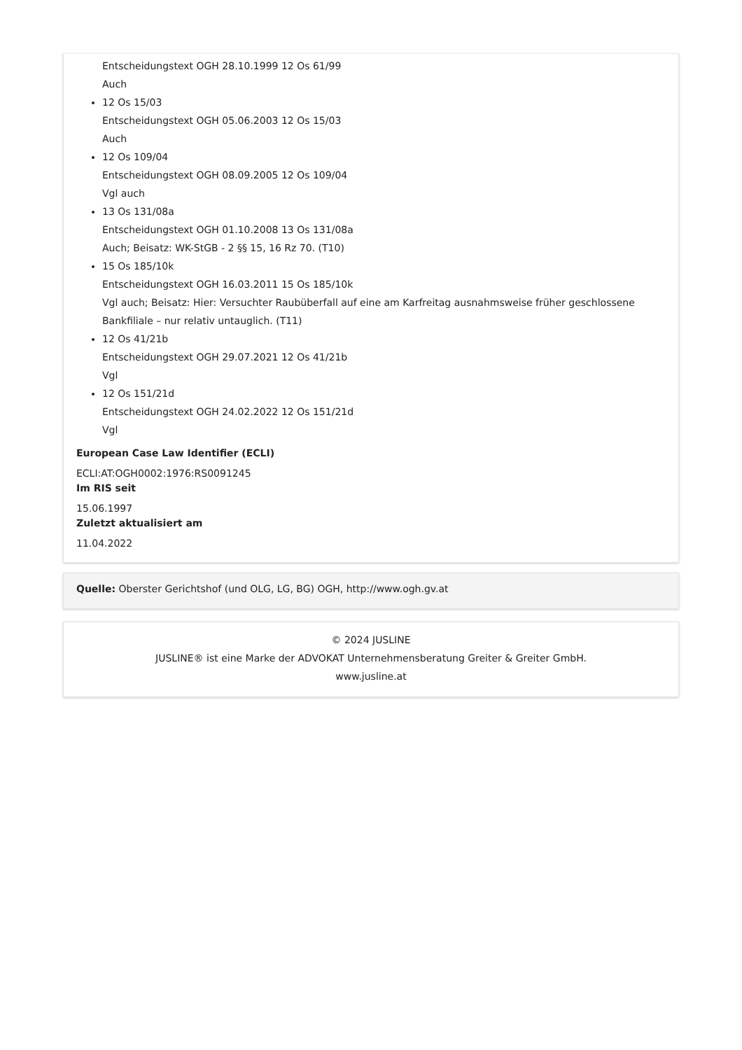Entscheidungstext OGH 28.10.1999 12 Os 61/99
Auch
12 Os 15/03
Entscheidungstext OGH 05.06.2003 12 Os 15/03
Auch
12 Os 109/04
Entscheidungstext OGH 08.09.2005 12 Os 109/04
Vgl auch
13 Os 131/08a
Entscheidungstext OGH 01.10.2008 13 Os 131/08a
Auch; Beisatz: WK-StGB - 2 §§ 15, 16 Rz 70. (T10)
15 Os 185/10k
Entscheidungstext OGH 16.03.2011 15 Os 185/10k
Vgl auch; Beisatz: Hier: Versuchter Raubüberfall auf eine am Karfreitag ausnahmsweise früher geschlossene Bankfiliale – nur relativ untauglich. (T11)
12 Os 41/21b
Entscheidungstext OGH 29.07.2021 12 Os 41/21b
Vgl
12 Os 151/21d
Entscheidungstext OGH 24.02.2022 12 Os 151/21d
Vgl
European Case Law Identifier (ECLI)
ECLI:AT:OGH0002:1976:RS0091245
Im RIS seit
15.06.1997
Zuletzt aktualisiert am
11.04.2022
Quelle: Oberster Gerichtshof (und OLG, LG, BG) OGH, http://www.ogh.gv.at
© 2024 JUSLINE
JUSLINE® ist eine Marke der ADVOKAT Unternehmensberatung Greiter & Greiter GmbH.
www.jusline.at